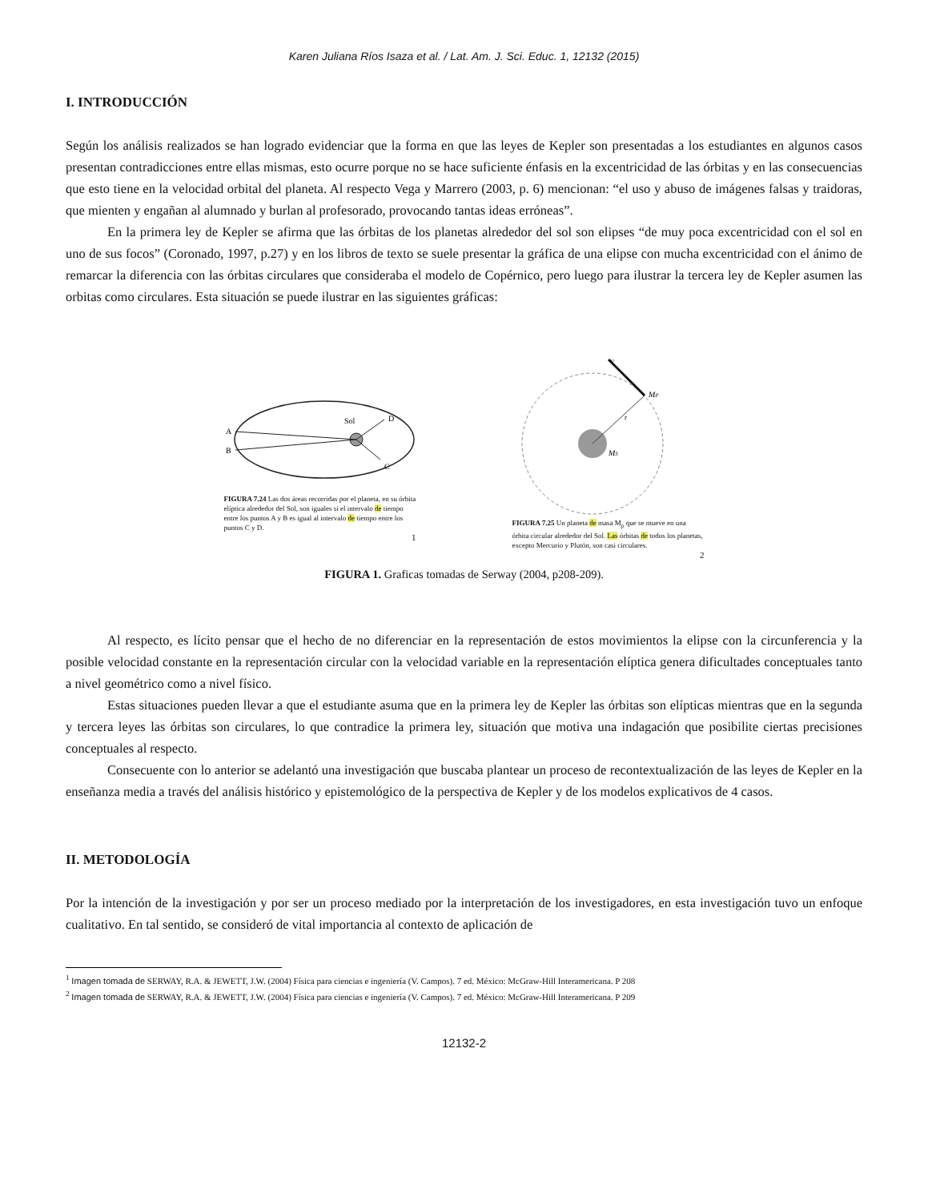Karen Juliana Ríos Isaza et al. / Lat. Am. J. Sci. Educ. 1, 12132 (2015)
I. INTRODUCCIÓN
Según los análisis realizados se han logrado evidenciar que la forma en que las leyes de Kepler son presentadas a los estudiantes en algunos casos presentan contradicciones entre ellas mismas, esto ocurre porque no se hace suficiente énfasis en la excentricidad de las órbitas y en las consecuencias que esto tiene en la velocidad orbital del planeta. Al respecto Vega y Marrero (2003, p. 6) mencionan: “el uso y abuso de imágenes falsas y traidoras, que mienten y engañan al alumnado y burlan al profesorado, provocando tantas ideas erróneas”.
En la primera ley de Kepler se afirma que las órbitas de los planetas alrededor del sol son elipses “de muy poca excentricidad con el sol en uno de sus focos” (Coronado, 1997, p.27) y en los libros de texto se suele presentar la gráfica de una elipse con mucha excentricidad con el ánimo de remarcar la diferencia con las órbitas circulares que consideraba el modelo de Copérnico, pero luego para ilustrar la tercera ley de Kepler asumen las orbitas como circulares. Esta situación se puede ilustrar en las siguientes gráficas:
Sol
A
B
D
C
FIGURA 7.24 Las dos áreas recorridas por el planeta, en su órbita elíptica alrededor del Sol, son iguales si el intervalo de tiempo entre los puntos A y B es igual al intervalo de tiempo entre los puntos C y D.
1
v
MP
r
MS
FIGURA 7.25 Un planeta de masa M<sub>p</sub> que se mueve en una órbita circular alrededor del Sol. Las órbitas de todos los planetas, excepto Mercurio y Plutón, son casi circulares.
2
FIGURA 1. Graficas tomadas de Serway (2004, p208-209).
Al respecto, es lícito pensar que el hecho de no diferenciar en la representación de estos movimientos la elipse con la circunferencia y la posible velocidad constante en la representación circular con la velocidad variable en la representación elíptica genera dificultades conceptuales tanto a nivel geométrico como a nivel físico.
Estas situaciones pueden llevar a que el estudiante asuma que en la primera ley de Kepler las órbitas son elípticas mientras que en la segunda y tercera leyes las órbitas son circulares, lo que contradice la primera ley, situación que motiva una indagación que posibilite ciertas precisiones conceptuales al respecto.
Consecuente con lo anterior se adelantó una investigación que buscaba plantear un proceso de recontextualización de las leyes de Kepler en la enseñanza media a través del análisis histórico y epistemológico de la perspectiva de Kepler y de los modelos explicativos de 4 casos.
II. METODOLOGÍA
Por la intención de la investigación y por ser un proceso mediado por la interpretación de los investigadores, en esta investigación tuvo un enfoque cualitativo. En tal sentido, se consideró de vital importancia al contexto de aplicación de
<sup>1</sup> Imagen tomada de SERWAY, R.A. & JEWETT, J.W. (2004) Física para ciencias e ingeniería (V. Campos). 7 ed. México: McGraw-Hill Interamericana. P 208
<sup>2</sup> Imagen tomada de SERWAY, R.A. & JEWETT, J.W. (2004) Física para ciencias e ingeniería (V. Campos). 7 ed. México: McGraw-Hill Interamericana. P 209
12132-2